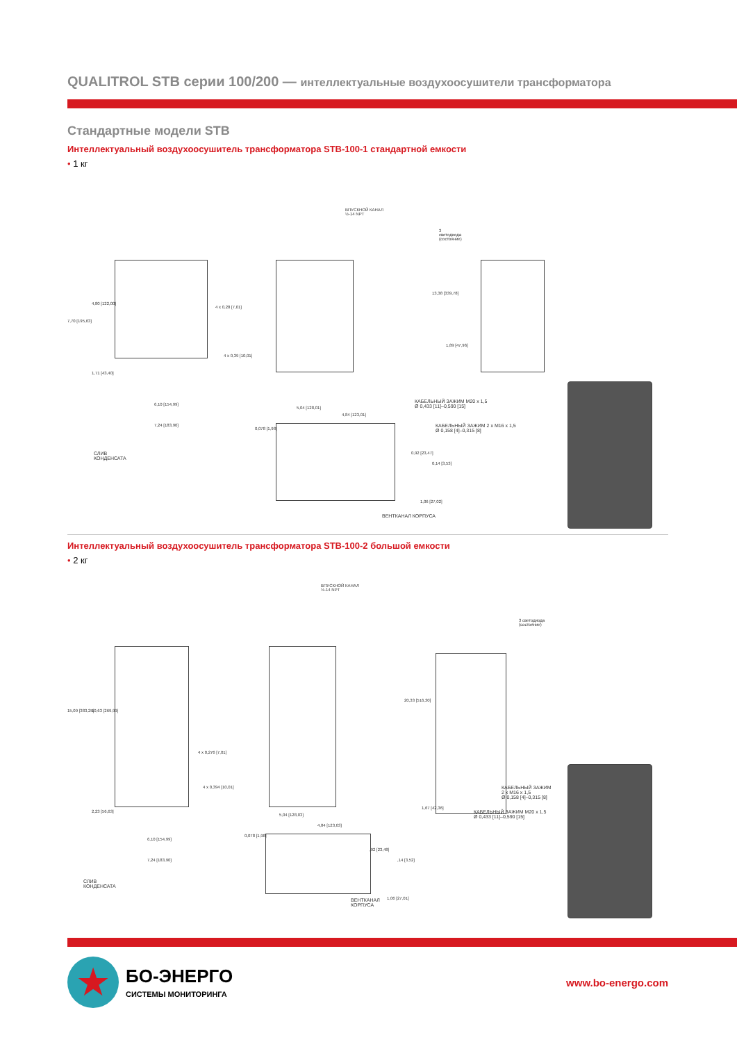QUALITROL STB серии 100/200 — интеллектуальные воздухоосушители трансформатора
Стандартные модели STB
Интеллектуальный воздухоосушитель трансформатора STB-100-1 стандартной емкости
• 1 кг
ВПУСКНОЙ КАНАЛ
½-14 NPT
3
светодиода
(состояние)
7,70 [195,63]
4,80 [122,00]
4 x 0,28 [7,01]
4 x 0,39 [10,01]
1,71 [43,40]
6,10 [154,99]
7,24 [183,90]
СЛИВ
КОНДЕНСАТА
13,38 [339,78]
1,89 [47,96]
КАБЕЛЬНЫЙ ЗАЖИМ M20 x 1,5
Ø 0,433 [11]–0,590 [15]
КАБЕЛЬНЫЙ ЗАЖИМ 2 x M16 x 1,5
Ø 0,158 [4]–0,315 [8]
5,04 [128,01]
4,84 [123,01]
0,078 [1,98]
0,92 [23,47]
0,14 [3,53]
1,06 [27,02]
ВЕНТКАНАЛ КОРПУСА
Интеллектуальный воздухоосушитель трансформатора STB-100-2 большой емкости
• 2 кг
ВПУСКНОЙ КАНАЛ
½-14 NPT
3 светодиода
(состояние)
15,09 [383,25] 10,63 [269,99]
4 x 0,276 [7,01]
4 x 0,394 [10,01]
2,23 [56,63]
6,10 [154,99]
7,24 [183,90]
СЛИВ
КОНДЕНСАТА
20,33 [516,30]
1,67 [42,36]
КАБЕЛЬНЫЙ ЗАЖИМ
2 x M16 x 1,5
Ø 0,158 [4]–0,315 [8]
КАБЕЛЬНЫЙ ЗАЖИМ M20 x 1,5
Ø 0,433 [11]–0,590 [15]
5,04 [128,03]
4,84 [123,03]
0,078 [1,98]
,92 [23,48]
,14 [3,52]
1,06 [27,01]
ВЕНТКАНАЛ
КОРПУСА
★
БО-ЭНЕРГО
СИСТЕМЫ МОНИТОРИНГА
www.bo-energo.com